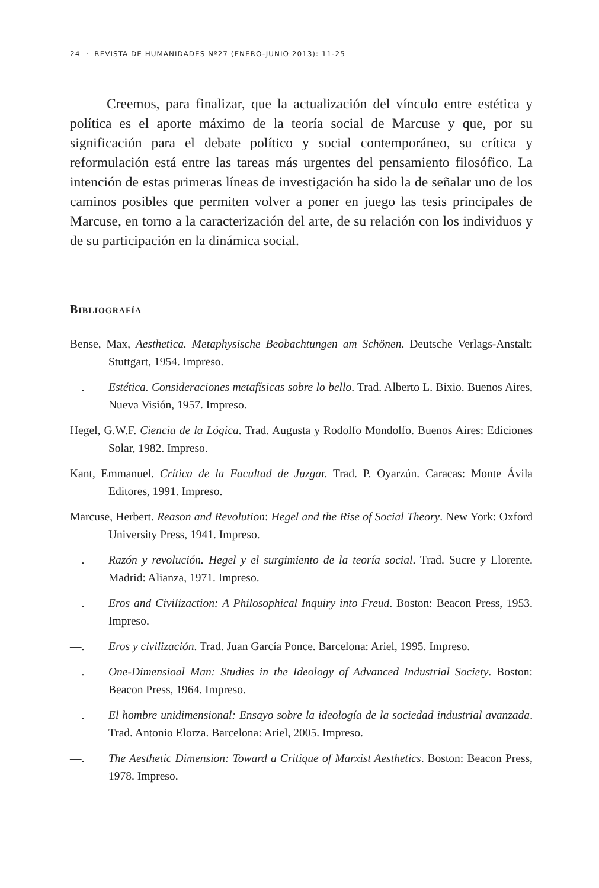24 · REVISTA DE HUMANIDADES Nº27 (ENERO-JUNIO 2013): 11-25
Creemos, para finalizar, que la actualización del vínculo entre estética y política es el aporte máximo de la teoría social de Marcuse y que, por su significación para el debate político y social contemporáneo, su crítica y reformulación está entre las tareas más urgentes del pensamiento filosófico. La intención de estas primeras líneas de investigación ha sido la de señalar uno de los caminos posibles que permiten volver a poner en juego las tesis principales de Marcuse, en torno a la caracterización del arte, de su relación con los individuos y de su participación en la dinámica social.
Bibliografía
Bense, Max, Aesthetica. Metaphysische Beobachtungen am Schönen. Deutsche Verlags-Anstalt: Stuttgart, 1954. Impreso.
—. Estética. Consideraciones metafísicas sobre lo bello. Trad. Alberto L. Bixio. Buenos Aires, Nueva Visión, 1957. Impreso.
Hegel, G.W.F. Ciencia de la Lógica. Trad. Augusta y Rodolfo Mondolfo. Buenos Aires: Ediciones Solar, 1982. Impreso.
Kant, Emmanuel. Crítica de la Facultad de Juzgar. Trad. P. Oyarzún. Caracas: Monte Ávila Editores, 1991. Impreso.
Marcuse, Herbert. Reason and Revolution: Hegel and the Rise of Social Theory. New York: Oxford University Press, 1941. Impreso.
—. Razón y revolución. Hegel y el surgimiento de la teoría social. Trad. Sucre y Llorente. Madrid: Alianza, 1971. Impreso.
—. Eros and Civilizaction: A Philosophical Inquiry into Freud. Boston: Beacon Press, 1953. Impreso.
—. Eros y civilización. Trad. Juan García Ponce. Barcelona: Ariel, 1995. Impreso.
—. One-Dimensioal Man: Studies in the Ideology of Advanced Industrial Society. Boston: Beacon Press, 1964. Impreso.
—. El hombre unidimensional: Ensayo sobre la ideología de la sociedad industrial avanzada. Trad. Antonio Elorza. Barcelona: Ariel, 2005. Impreso.
—. The Aesthetic Dimension: Toward a Critique of Marxist Aesthetics. Boston: Beacon Press, 1978. Impreso.